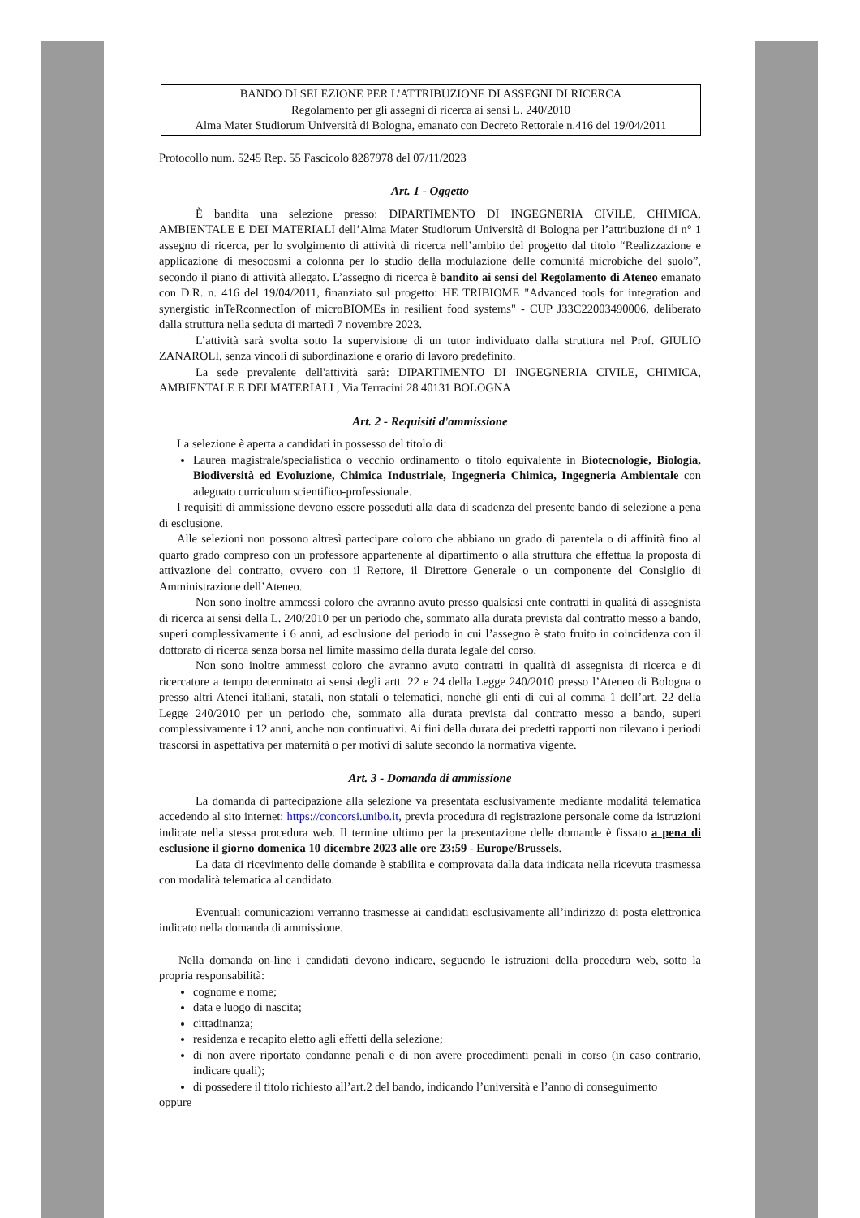BANDO DI SELEZIONE PER L'ATTRIBUZIONE DI ASSEGNI DI RICERCA
Regolamento per gli assegni di ricerca ai sensi L. 240/2010
Alma Mater Studiorum Università di Bologna, emanato con Decreto Rettorale n.416 del 19/04/2011
Protocollo num. 5245 Rep. 55 Fascicolo 8287978 del 07/11/2023
Art. 1 - Oggetto
È bandita una selezione presso: DIPARTIMENTO DI INGEGNERIA CIVILE, CHIMICA, AMBIENTALE E DEI MATERIALI dell’Alma Mater Studiorum Università di Bologna per l’attribuzione di n° 1 assegno di ricerca, per lo svolgimento di attività di ricerca nell’ambito del progetto dal titolo “Realizzazione e applicazione di mesocosmi a colonna per lo studio della modulazione delle comunità microbiche del suolo”, secondo il piano di attività allegato. L’assegno di ricerca è bandito ai sensi del Regolamento di Ateneo emanato con D.R. n. 416 del 19/04/2011, finanziato sul progetto: HE TRIBIOME "Advanced tools for integration and synergistic inTeRconnectIon of microBIOMEs in resilient food systems" - CUP J33C22003490006, deliberato dalla struttura nella seduta di martedì 7 novembre 2023.
L’attività sarà svolta sotto la supervisione di un tutor individuato dalla struttura nel Prof. GIULIO ZANAROLI, senza vincoli di subordinazione e orario di lavoro predefinito.
La sede prevalente dell'attività sarà: DIPARTIMENTO DI INGEGNERIA CIVILE, CHIMICA, AMBIENTALE E DEI MATERIALI , Via Terracini 28 40131 BOLOGNA
Art. 2 - Requisiti d'ammissione
La selezione è aperta a candidati in possesso del titolo di:
Laurea magistrale/specialistica o vecchio ordinamento o titolo equivalente in Biotecnologie, Biologia, Biodiversità ed Evoluzione, Chimica Industriale, Ingegneria Chimica, Ingegneria Ambientale con adeguato curriculum scientifico-professionale.
I requisiti di ammissione devono essere posseduti alla data di scadenza del presente bando di selezione a pena di esclusione.
Alle selezioni non possono altresì partecipare coloro che abbiano un grado di parentela o di affinità fino al quarto grado compreso con un professore appartenente al dipartimento o alla struttura che effettua la proposta di attivazione del contratto, ovvero con il Rettore, il Direttore Generale o un componente del Consiglio di Amministrazione dell’Ateneo.
Non sono inoltre ammessi coloro che avranno avuto presso qualsiasi ente contratti in qualità di assegnista di ricerca ai sensi della L. 240/2010 per un periodo che, sommato alla durata prevista dal contratto messo a bando, superi complessivamente i 6 anni, ad esclusione del periodo in cui l’assegno è stato fruito in coincidenza con il dottorato di ricerca senza borsa nel limite massimo della durata legale del corso.
Non sono inoltre ammessi coloro che avranno avuto contratti in qualità di assegnista di ricerca e di ricercatore a tempo determinato ai sensi degli artt. 22 e 24 della Legge 240/2010 presso l’Ateneo di Bologna o presso altri Atenei italiani, statali, non statali o telematici, nonché gli enti di cui al comma 1 dell’art. 22 della Legge 240/2010 per un periodo che, sommato alla durata prevista dal contratto messo a bando, superi complessivamente i 12 anni, anche non continuativi. Ai fini della durata dei predetti rapporti non rilevano i periodi trascorsi in aspettativa per maternità o per motivi di salute secondo la normativa vigente.
Art. 3 - Domanda di ammissione
La domanda di partecipazione alla selezione va presentata esclusivamente mediante modalità telematica accedendo al sito internet: https://concorsi.unibo.it, previa procedura di registrazione personale come da istruzioni indicate nella stessa procedura web. Il termine ultimo per la presentazione delle domande è fissato a pena di esclusione il giorno domenica 10 dicembre 2023 alle ore 23:59 - Europe/Brussels.
La data di ricevimento delle domande è stabilita e comprovata dalla data indicata nella ricevuta trasmessa con modalità telematica al candidato.
Eventuali comunicazioni verranno trasmesse ai candidati esclusivamente all’indirizzo di posta elettronica indicato nella domanda di ammissione.
Nella domanda on-line i candidati devono indicare, seguendo le istruzioni della procedura web, sotto la propria responsabilità:
cognome e nome;
data e luogo di nascita;
cittadinanza;
residenza e recapito eletto agli effetti della selezione;
di non avere riportato condanne penali e di non avere procedimenti penali in corso (in caso contrario, indicare quali);
di possedere il titolo richiesto all’art.2 del bando, indicando l’università e l’anno di conseguimento
oppure